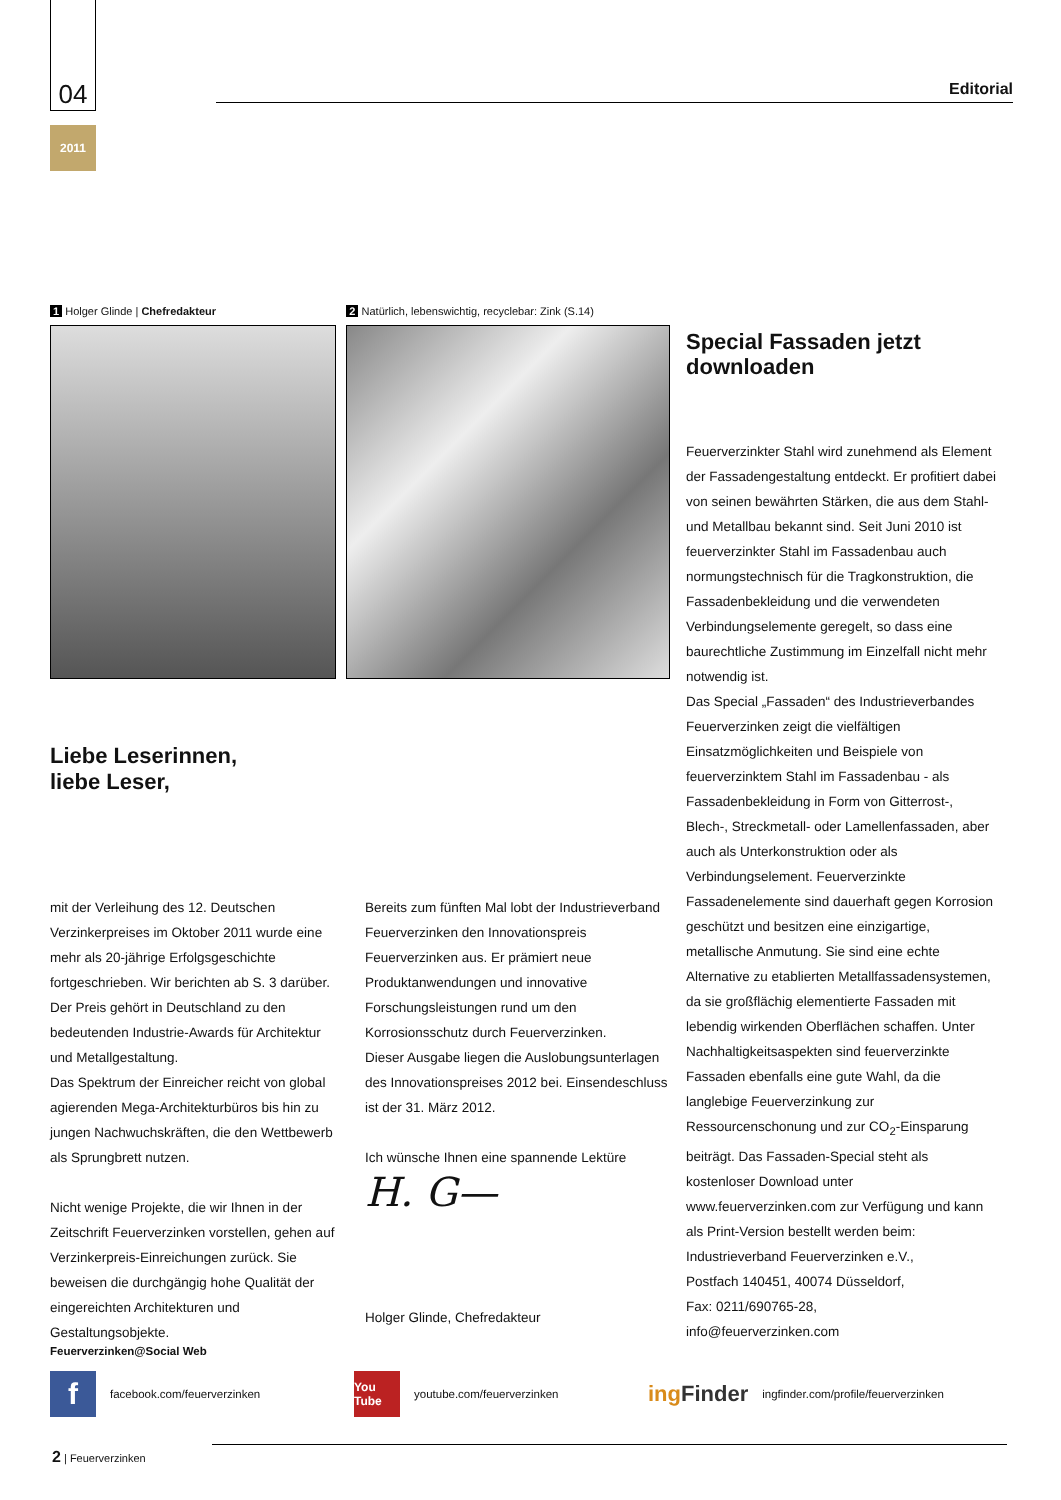04
2011
Editorial
1 Holger Glinde | Chefredakteur
2 Natürlich, lebenswichtig, recyclebar: Zink (S.14)
Liebe Leserinnen,
liebe Leser,
mit der Verleihung des 12. Deutschen Verzinkerpreises im Oktober 2011 wurde eine mehr als 20-jährige Erfolgsgeschichte fortgeschrieben. Wir berichten ab S. 3 darüber. Der Preis gehört in Deutschland zu den bedeutenden Industrie-Awards für Architektur und Metallgestaltung.
Das Spektrum der Einreicher reicht von global agierenden Mega-Architekturbüros bis hin zu jungen Nachwuchskräften, die den Wettbewerb als Sprungbrett nutzen.
Nicht wenige Projekte, die wir Ihnen in der Zeitschrift Feuerverzinken vorstellen, gehen auf Verzinkerpreis-Einreichungen zurück. Sie beweisen die durchgängig hohe Qualität der eingereichten Architekturen und Gestaltungsobjekte.
Bereits zum fünften Mal lobt der Industrieverband Feuerverzinken den Innovationspreis Feuerverzinken aus. Er prämiert neue Produktanwendungen und innovative Forschungsleistungen rund um den Korrosionsschutz durch Feuerverzinken.
Dieser Ausgabe liegen die Auslobungsunterlagen des Innovationspreises 2012 bei. Einsendeschluss ist der 31. März 2012.
Ich wünsche Ihnen eine spannende Lektüre
H. G—
Holger Glinde, Chefredakteur
Special Fassaden jetzt downloaden
Feuerverzinkter Stahl wird zunehmend als Element der Fassadengestaltung entdeckt. Er profitiert dabei von seinen bewährten Stärken, die aus dem Stahl- und Metallbau bekannt sind. Seit Juni 2010 ist feuerverzinkter Stahl im Fassadenbau auch normungstechnisch für die Tragkonstruktion, die Fassadenbekleidung und die verwendeten Verbindungselemente geregelt, so dass eine baurechtliche Zustimmung im Einzelfall nicht mehr notwendig ist.
Das Special „Fassaden“ des Industrieverbandes Feuerverzinken zeigt die vielfältigen Einsatzmöglichkeiten und Beispiele von feuerverzinktem Stahl im Fassadenbau - als Fassadenbekleidung in Form von Gitterrost-, Blech-, Streckmetall- oder Lamellenfassaden, aber auch als Unterkonstruktion oder als Verbindungselement. Feuerverzinkte Fassadenelemente sind dauerhaft gegen Korrosion geschützt und besitzen eine einzigartige, metallische Anmutung. Sie sind eine echte Alternative zu etablierten Metallfassadensystemen, da sie großflächig elementierte Fassaden mit lebendig wirkenden Oberflächen schaffen. Unter Nachhaltigkeitsaspekten sind feuerverzinkte Fassaden ebenfalls eine gute Wahl, da die langlebige Feuerverzinkung zur Ressourcenschonung und zur CO<sub>2</sub>-Einsparung beiträgt. Das Fassaden-Special steht als kostenloser Download unter www.feuerverzinken.com zur Verfügung und kann als Print-Version bestellt werden beim:
Industrieverband Feuerverzinken e.V.,
Postfach 140451, 40074 Düsseldorf,
Fax: 0211/690765-28,
info@feuerverzinken.com
Feuerverzinken@Social Web
f
facebook.com/feuerverzinken
You Tube
youtube.com/feuerverzinken ing Finder ingfinder.com/profile/feuerverzinken
2 | Feuerverzinken